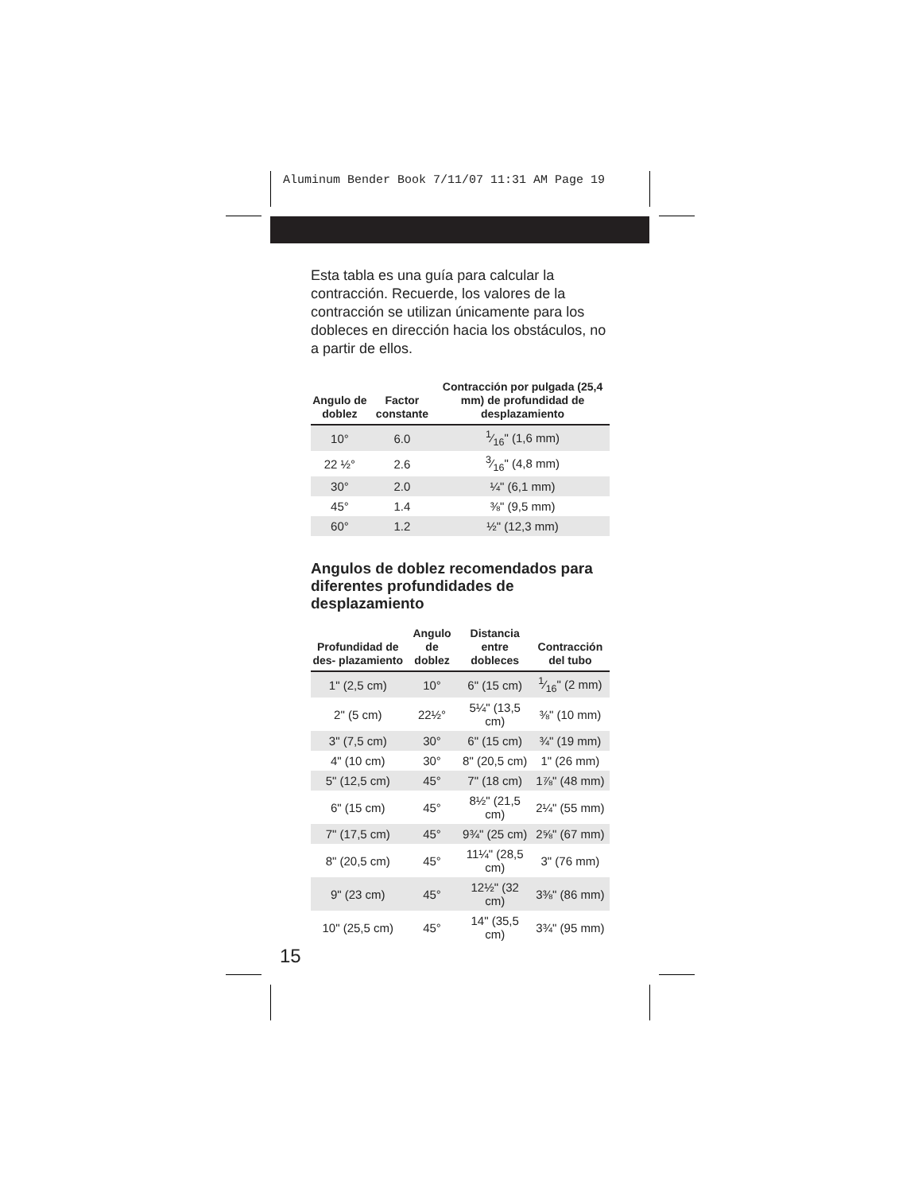Aluminum Bender Book 7/11/07 11:31 AM Page 19
Esta tabla es una guía para calcular la contracción. Recuerde, los valores de la contracción se utilizan únicamente para los dobleces en dirección hacia los obstáculos, no a partir de ellos.
| Angulo de doblez | Factor constante | Contracción por pulgada (25,4 mm) de profundidad de desplazamiento |
| --- | --- | --- |
| 10° | 6.0 | 1⁄16" (1,6 mm) |
| 22 ½° | 2.6 | 3⁄16" (4,8 mm) |
| 30° | 2.0 | ¼" (6,1 mm) |
| 45° | 1.4 | ⅜" (9,5 mm) |
| 60° | 1.2 | ½" (12,3 mm) |
Angulos de doblez recomendados para diferentes profundidades de desplazamiento
| Profundidad de des- plazamiento | Angulo de doblez | Distancia entre dobleces | Contracción del tubo |
| --- | --- | --- | --- |
| 1" (2,5 cm) | 10° | 6" (15 cm) | 1⁄16" (2 mm) |
| 2" (5 cm) | 22½° | 5¼" (13,5 cm) | ⅜" (10 mm) |
| 3" (7,5 cm) | 30° | 6" (15 cm) | ¾" (19 mm) |
| 4" (10 cm) | 30° | 8" (20,5 cm) | 1" (26 mm) |
| 5" (12,5 cm) | 45° | 7" (18 cm) | 1⅞" (48 mm) |
| 6" (15 cm) | 45° | 8½" (21,5 cm) | 2¼" (55 mm) |
| 7" (17,5 cm) | 45° | 9¾" (25 cm) | 2⅝" (67 mm) |
| 8" (20,5 cm) | 45° | 11¼" (28,5 cm) | 3" (76 mm) |
| 9" (23 cm) | 45° | 12½" (32 cm) | 3⅜" (86 mm) |
| 10" (25,5 cm) | 45° | 14" (35,5 cm) | 3¾" (95 mm) |
15